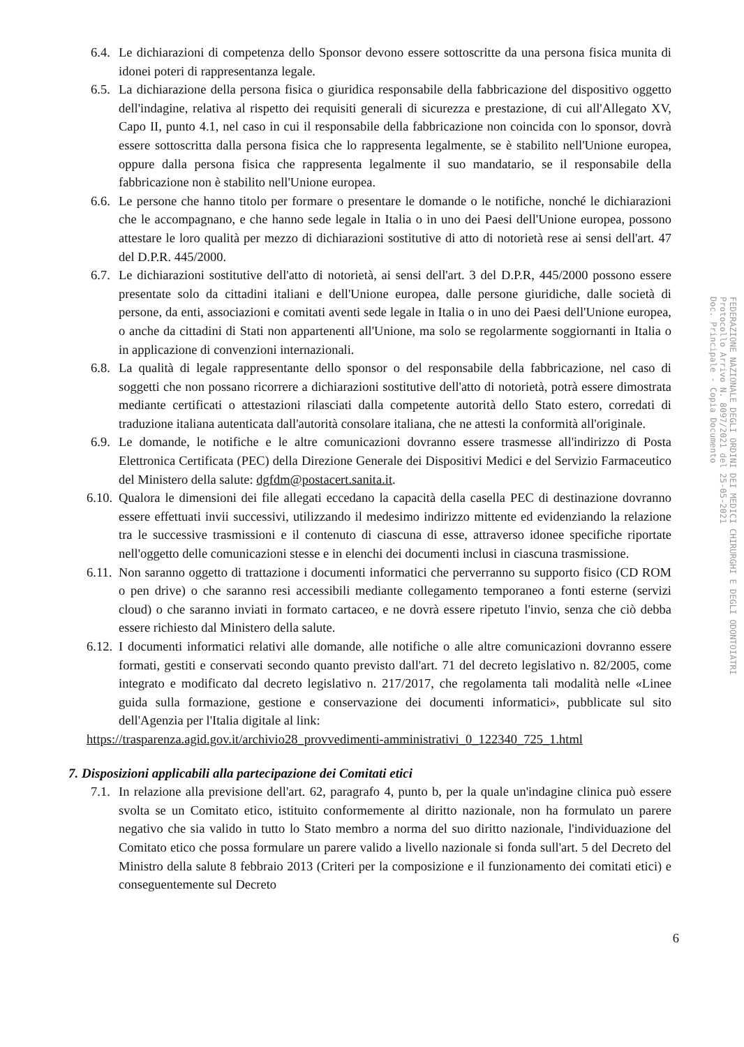6.4. Le dichiarazioni di competenza dello Sponsor devono essere sottoscritte da una persona fisica munita di idonei poteri di rappresentanza legale.
6.5. La dichiarazione della persona fisica o giuridica responsabile della fabbricazione del dispositivo oggetto dell'indagine, relativa al rispetto dei requisiti generali di sicurezza e prestazione, di cui all'Allegato XV, Capo II, punto 4.1, nel caso in cui il responsabile della fabbricazione non coincida con lo sponsor, dovrà essere sottoscritta dalla persona fisica che lo rappresenta legalmente, se è stabilito nell'Unione europea, oppure dalla persona fisica che rappresenta legalmente il suo mandatario, se il responsabile della fabbricazione non è stabilito nell'Unione europea.
6.6. Le persone che hanno titolo per formare o presentare le domande o le notifiche, nonché le dichiarazioni che le accompagnano, e che hanno sede legale in Italia o in uno dei Paesi dell'Unione europea, possono attestare le loro qualità per mezzo di dichiarazioni sostitutive di atto di notorietà rese ai sensi dell'art. 47 del D.P.R. 445/2000.
6.7. Le dichiarazioni sostitutive dell'atto di notorietà, ai sensi dell'art. 3 del D.P.R, 445/2000 possono essere presentate solo da cittadini italiani e dell'Unione europea, dalle persone giuridiche, dalle società di persone, da enti, associazioni e comitati aventi sede legale in Italia o in uno dei Paesi dell'Unione europea, o anche da cittadini di Stati non appartenenti all'Unione, ma solo se regolarmente soggiornanti in Italia o in applicazione di convenzioni internazionali.
6.8. La qualità di legale rappresentante dello sponsor o del responsabile della fabbricazione, nel caso di soggetti che non possano ricorrere a dichiarazioni sostitutive dell'atto di notorietà, potrà essere dimostrata mediante certificati o attestazioni rilasciati dalla competente autorità dello Stato estero, corredati di traduzione italiana autenticata dall'autorità consolare italiana, che ne attesti la conformità all'originale.
6.9. Le domande, le notifiche e le altre comunicazioni dovranno essere trasmesse all'indirizzo di Posta Elettronica Certificata (PEC) della Direzione Generale dei Dispositivi Medici e del Servizio Farmaceutico del Ministero della salute: dgfdm@postacert.sanita.it.
6.10. Qualora le dimensioni dei file allegati eccedano la capacità della casella PEC di destinazione dovranno essere effettuati invii successivi, utilizzando il medesimo indirizzo mittente ed evidenziando la relazione tra le successive trasmissioni e il contenuto di ciascuna di esse, attraverso idonee specifiche riportate nell'oggetto delle comunicazioni stesse e in elenchi dei documenti inclusi in ciascuna trasmissione.
6.11. Non saranno oggetto di trattazione i documenti informatici che perverranno su supporto fisico (CD ROM o pen drive) o che saranno resi accessibili mediante collegamento temporaneo a fonti esterne (servizi cloud) o che saranno inviati in formato cartaceo, e ne dovrà essere ripetuto l'invio, senza che ciò debba essere richiesto dal Ministero della salute.
6.12. I documenti informatici relativi alle domande, alle notifiche o alle altre comunicazioni dovranno essere formati, gestiti e conservati secondo quanto previsto dall'art. 71 del decreto legislativo n. 82/2005, come integrato e modificato dal decreto legislativo n. 217/2017, che regolamenta tali modalità nelle «Linee guida sulla formazione, gestione e conservazione dei documenti informatici», pubblicate sul sito dell'Agenzia per l'Italia digitale al link:
https://trasparenza.agid.gov.it/archivio28_provvedimenti-amministrativi_0_122340_725_1.html
7. Disposizioni applicabili alla partecipazione dei Comitati etici
7.1. In relazione alla previsione dell'art. 62, paragrafo 4, punto b, per la quale un'indagine clinica può essere svolta se un Comitato etico, istituito conformemente al diritto nazionale, non ha formulato un parere negativo che sia valido in tutto lo Stato membro a norma del suo diritto nazionale, l'individuazione del Comitato etico che possa formulare un parere valido a livello nazionale si fonda sull'art. 5 del Decreto del Ministro della salute 8 febbraio 2013 (Criteri per la composizione e il funzionamento dei comitati etici) e conseguentemente sul Decreto
6
FEDERAZIONE NAZIONALE DEGLI ORDINI DEI MEDICI CHIRURGHI E DEGLI ODONTOIATRI
Protocollo Arrivo N. 8097/2021 del 25-05-2021
Doc. Principale - Copia Documento